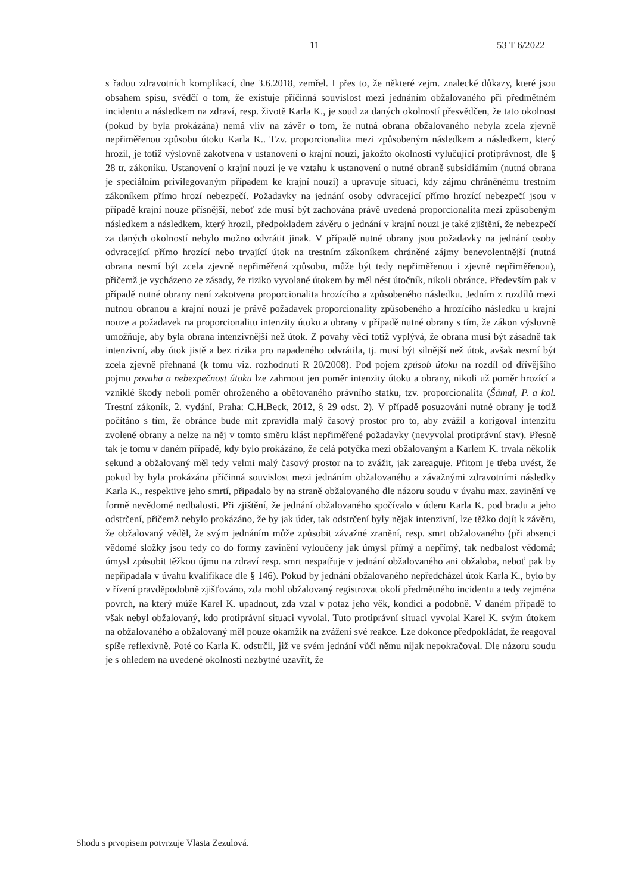11 53 T 6/2022
s řadou zdravotních komplikací, dne 3.6.2018, zemřel. I přes to, že některé zejm. znalecké důkazy, které jsou obsahem spisu, svědčí o tom, že existuje příčinná souvislost mezi jednáním obžalovaného při předmětném incidentu a následkem na zdraví, resp. životě Karla K., je soud za daných okolností přesvědčen, že tato okolnost (pokud by byla prokázána) nemá vliv na závěr o tom, že nutná obrana obžalovaného nebyla zcela zjevně nepřiměřenou způsobu útoku Karla K.. Tzv. proporcionalita mezi způsobeným následkem a následkem, který hrozil, je totiž výslovně zakotvena v ustanovení o krajní nouzi, jakožto okolnosti vylučující protiprávnost, dle § 28 tr. zákoníku. Ustanovení o krajní nouzi je ve vztahu k ustanovení o nutné obraně subsidiárním (nutná obrana je speciálním privilegovaným případem ke krajní nouzi) a upravuje situaci, kdy zájmu chráněnému trestním zákoníkem přímo hrozí nebezpečí. Požadavky na jednání osoby odvracející přímo hrozící nebezpečí jsou v případě krajní nouze přísnější, neboť zde musí být zachována právě uvedená proporcionalita mezi způsobeným následkem a následkem, který hrozil, předpokladem závěru o jednání v krajní nouzi je také zjištění, že nebezpečí za daných okolností nebylo možno odvrátit jinak. V případě nutné obrany jsou požadavky na jednání osoby odvracející přímo hrozící nebo trvající útok na trestním zákoníkem chráněné zájmy benevolentnější (nutná obrana nesmí být zcela zjevně nepřiměřená způsobu, může být tedy nepřiměřenou i zjevně nepřiměřenou), přičemž je vycházeno ze zásady, že riziko vyvolané útokem by měl nést útočník, nikoli obránce. Především pak v případě nutné obrany není zakotvena proporcionalita hrozícího a způsobeného následku. Jedním z rozdílů mezi nutnou obranou a krajní nouzí je právě požadavek proporcionality způsobeného a hrozícího následku u krajní nouze a požadavek na proporcionalitu intenzity útoku a obrany v případě nutné obrany s tím, že zákon výslovně umožňuje, aby byla obrana intenzivnější než útok. Z povahy věci totiž vyplývá, že obrana musí být zásadně tak intenzivní, aby útok jistě a bez rizika pro napadeného odvrátila, tj. musí být silnější než útok, avšak nesmí být zcela zjevně přehnaná (k tomu viz. rozhodnutí R 20/2008). Pod pojem způsob útoku na rozdíl od dřívějšího pojmu povaha a nebezpečnost útoku lze zahrnout jen poměr intenzity útoku a obrany, nikoli už poměr hrozící a vzniklé škody neboli poměr ohroženého a obětovaného právního statku, tzv. proporcionalita (Šámal, P. a kol. Trestní zákoník, 2. vydání, Praha: C.H.Beck, 2012, § 29 odst. 2). V případě posuzování nutné obrany je totiž počítáno s tím, že obránce bude mít zpravidla malý časový prostor pro to, aby zvážil a korigoval intenzitu zvolené obrany a nelze na něj v tomto směru klást nepřiměřené požadavky (nevyvolal protiprávní stav). Přesně tak je tomu v daném případě, kdy bylo prokázáno, že celá potyčka mezi obžalovaným a Karlem K. trvala několik sekund a obžalovaný měl tedy velmi malý časový prostor na to zvážit, jak zareaguje. Přitom je třeba uvést, že pokud by byla prokázána příčinná souvislost mezi jednáním obžalovaného a závažnými zdravotními následky Karla K., respektive jeho smrtí, připadalo by na straně obžalovaného dle názoru soudu v úvahu max. zavinění ve formě nevědomé nedbalosti. Při zjištění, že jednání obžalovaného spočívalo v úderu Karla K. pod bradu a jeho odstrčení, přičemž nebylo prokázáno, že by jak úder, tak odstrčení byly nějak intenzivní, lze těžko dojít k závěru, že obžalovaný věděl, že svým jednáním může způsobit závažné zranění, resp. smrt obžalovaného (při absenci vědomé složky jsou tedy co do formy zavinění vyloučeny jak úmysl přímý a nepřímý, tak nedbalost vědomá; úmysl způsobit těžkou újmu na zdraví resp. smrt nespatřuje v jednání obžalovaného ani obžaloba, neboť pak by nepřipadala v úvahu kvalifikace dle § 146). Pokud by jednání obžalovaného nepředcházel útok Karla K., bylo by v řízení pravděpodobně zjišťováno, zda mohl obžalovaný registrovat okolí předmětného incidentu a tedy zejména povrch, na který může Karel K. upadnout, zda vzal v potaz jeho věk, kondici a podobně. V daném případě to však nebyl obžalovaný, kdo protiprávní situaci vyvolal. Tuto protiprávní situaci vyvolal Karel K. svým útokem na obžalovaného a obžalovaný měl pouze okamžik na zvážení své reakce. Lze dokonce předpokládat, že reagoval spíše reflexivně. Poté co Karla K. odstrčil, již ve svém jednání vůči němu nijak nepokračoval. Dle názoru soudu je s ohledem na uvedené okolnosti nezbytné uzavřít, že
Shodu s prvopisem potvrzuje Vlasta Zezulová.